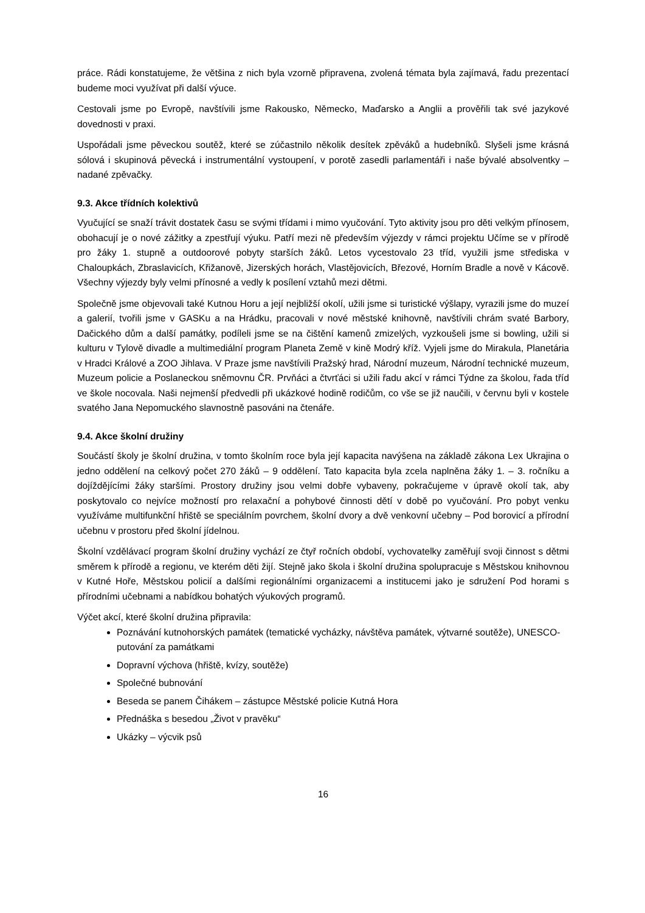práce. Rádi konstatujeme, že většina z nich byla vzorně připravena, zvolená témata byla zajímavá, řadu prezentací budeme moci využívat při další výuce.
Cestovali jsme po Evropě, navštívili jsme Rakousko, Německo, Maďarsko a Anglii a prověřili tak své jazykové dovednosti v praxi.
Uspořádali jsme pěveckou soutěž, které se zúčastnilo několik desítek zpěváků a hudebníků. Slyšeli jsme krásná sólová i skupinová pěvecká i instrumentální vystoupení, v porotě zasedli parlamentáři i naše bývalé absolventky – nadané zpěvačky.
9.3. Akce třídních kolektivů
Vyučující se snaží trávit dostatek času se svými třídami i mimo vyučování. Tyto aktivity jsou pro děti velkým přínosem, obohacují je o nové zážitky a zpestřují výuku. Patří mezi ně především výjezdy v rámci projektu Učíme se v přírodě pro žáky 1. stupně a outdoorové pobyty starších žáků. Letos vycestovalo 23 tříd, využili jsme střediska v Chaloupkách, Zbraslavicích, Křižanově, Jizerských horách, Vlastějovicích, Březové, Horním Bradle a nově v Kácově. Všechny výjezdy byly velmi přínosné a vedly k posílení vztahů mezi dětmi.
Společně jsme objevovali také Kutnou Horu a její nejbližší okolí, užili jsme si turistické výšlapy, vyrazili jsme do muzeí a galerií, tvořili jsme v GASKu a na Hrádku, pracovali v nové městské knihovně, navštívili chrám svaté Barbory, Dačického dům a další památky, podíleli jsme se na čištění kamenů zmizelých, vyzkoušeli jsme si bowling, užili si kulturu v Tylově divadle a multimediální program Planeta Země v kině Modrý kříž. Vyjeli jsme do Mirakula, Planetária v Hradci Králové a ZOO Jihlava. V Praze jsme navštívili Pražský hrad, Národní muzeum, Národní technické muzeum, Muzeum policie a Poslaneckou sněmovnu ČR. Prvňáci a čtvrťáci si užili řadu akcí v rámci Týdne za školou, řada tříd ve škole nocovala. Naši nejmenší předvedli při ukázkové hodině rodičům, co vše se již naučili, v červnu byli v kostele svatého Jana Nepomuckého slavnostně pasováni na čtenáře.
9.4. Akce školní družiny
Součástí školy je školní družina, v tomto školním roce byla její kapacita navýšena na základě zákona Lex Ukrajina o jedno oddělení na celkový počet 270 žáků – 9 oddělení. Tato kapacita byla zcela naplněna žáky 1. – 3. ročníku a dojíždějícími žáky staršími. Prostory družiny jsou velmi dobře vybaveny, pokračujeme v úpravě okolí tak, aby poskytovalo co nejvíce možností pro relaxační a pohybové činnosti dětí v době po vyučování. Pro pobyt venku využíváme multifunkční hřiště se speciálním povrchem, školní dvory a dvě venkovní učebny – Pod borovicí a přírodní učebnu v prostoru před školní jídelnou.
Školní vzdělávací program školní družiny vychází ze čtyř ročních období, vychovatelky zaměřují svoji činnost s dětmi směrem k přírodě a regionu, ve kterém děti žijí. Stejně jako škola i školní družina spolupracuje s Městskou knihovnou v Kutné Hoře, Městskou policií a dalšími regionálními organizacemi a institucemi jako je sdružení Pod horami s přírodními učebnami a nabídkou bohatých výukových programů.
Výčet akcí, které školní družina připravila:
Poznávání kutnohorských památek (tematické vycházky, návštěva památek, výtvarné soutěže), UNESCO-putování za památkami
Dopravní výchova (hřiště, kvízy, soutěže)
Společné bubnování
Beseda se panem Čihákem – zástupce Městské policie Kutná Hora
Přednáška s besedou „Život v pravěku“
Ukázky – výcvik psů
16